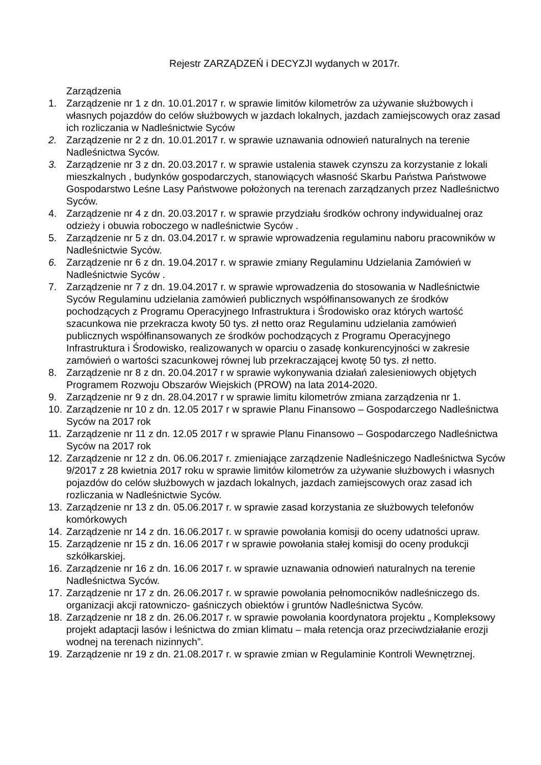Rejestr ZARZĄDZEŃ i DECYZJI wydanych w 2017r.
Zarządzenia
1. Zarządzenie nr 1 z dn. 10.01.2017 r. w sprawie limitów kilometrów za używanie służbowych i własnych pojazdów do celów służbowych w jazdach lokalnych, jazdach zamiejscowych oraz zasad ich rozliczania w Nadleśnictwie Syców
2. Zarządzenie nr 2 z dn. 10.01.2017 r. w sprawie uznawania odnowień naturalnych na terenie Nadleśnictwa Syców.
3. Zarządzenie nr 3 z dn. 20.03.2017 r. w sprawie ustalenia stawek czynszu za korzystanie z lokali mieszkalnych , budynków gospodarczych, stanowiących własność Skarbu Państwa Państwowe Gospodarstwo Leśne Lasy Państwowe położonych na terenach zarządzanych przez Nadleśnictwo Syców.
4. Zarządzenie nr 4 z dn. 20.03.2017 r. w sprawie przydziału środków ochrony indywidualnej oraz odzieży i obuwia roboczego w nadleśnictwie Syców .
5. Zarządzenie nr 5 z dn. 03.04.2017 r. w sprawie wprowadzenia regulaminu naboru pracowników w Nadleśnictwie Syców.
6. Zarządzenie nr 6 z dn. 19.04.2017 r. w sprawie zmiany Regulaminu Udzielania Zamówień w Nadleśnictwie Syców .
7. Zarządzenie nr 7 z dn. 19.04.2017 r. w sprawie wprowadzenia do stosowania w Nadleśnictwie Syców Regulaminu udzielania zamówień publicznych współfinansowanych ze środków pochodzących z Programu Operacyjnego Infrastruktura i Środowisko oraz których wartość szacunkowa nie przekracza kwoty 50 tys. zł netto oraz Regulaminu udzielania zamówień publicznych współfinansowanych ze środków pochodzących z Programu Operacyjnego Infrastruktura i Środowisko, realizowanych w oparciu o zasadę konkurencyjności w zakresie zamówień o wartości szacunkowej równej lub przekraczającej kwotę 50 tys. zł netto.
8. Zarządzenie nr 8 z dn. 20.04.2017 r w sprawie wykonywania działań zalesieniowych objętych Programem Rozwoju Obszarów Wiejskich (PROW) na lata 2014-2020.
9. Zarządzenie nr 9 z dn. 28.04.2017 r w sprawie limitu kilometrów zmiana zarządzenia nr 1.
10. Zarządzenie nr 10 z dn. 12.05 2017 r w sprawie Planu Finansowo – Gospodarczego Nadleśnictwa Syców na 2017 rok
11. Zarządzenie nr 11 z dn. 12.05 2017 r w sprawie Planu Finansowo – Gospodarczego Nadleśnictwa Syców na 2017 rok
12. Zarządzenie nr 12 z dn. 06.06.2017 r. zmieniające zarządzenie Nadleśniczego Nadleśnictwa Syców 9/2017 z 28 kwietnia 2017 roku w sprawie limitów kilometrów za używanie służbowych i własnych pojazdów do celów służbowych w jazdach lokalnych, jazdach zamiejscowych oraz zasad ich rozliczania w Nadleśnictwie Syców.
13. Zarządzenie nr 13 z dn. 05.06.2017 r. w sprawie zasad korzystania ze służbowych telefonów komórkowych
14. Zarządzenie nr 14 z dn. 16.06.2017 r. w sprawie powołania komisji do oceny udatności upraw.
15. Zarządzenie nr 15 z dn. 16.06 2017 r w sprawie powołania stałej komisji do oceny produkcji szkółkarskiej.
16. Zarządzenie nr 16 z dn. 16.06 2017 r. w sprawie uznawania odnowień naturalnych na terenie Nadleśnictwa Syców.
17. Zarządzenie nr 17 z dn. 26.06.2017 r. w sprawie powołania pełnomocników nadleśniczego ds. organizacji akcji ratowniczo- gaśniczych obiektów i gruntów Nadleśnictwa Syców.
18. Zarządzenie nr 18 z dn. 26.06.2017 r. w sprawie powołania koordynatora projektu „ Kompleksowy projekt adaptacji lasów i leśnictwa do zmian klimatu – mała retencja oraz przeciwdziałanie erozji wodnej na terenach nizinnych”.
19. Zarządzenie nr 19 z dn. 21.08.2017 r. w sprawie zmian w Regulaminie Kontroli Wewnętrznej.